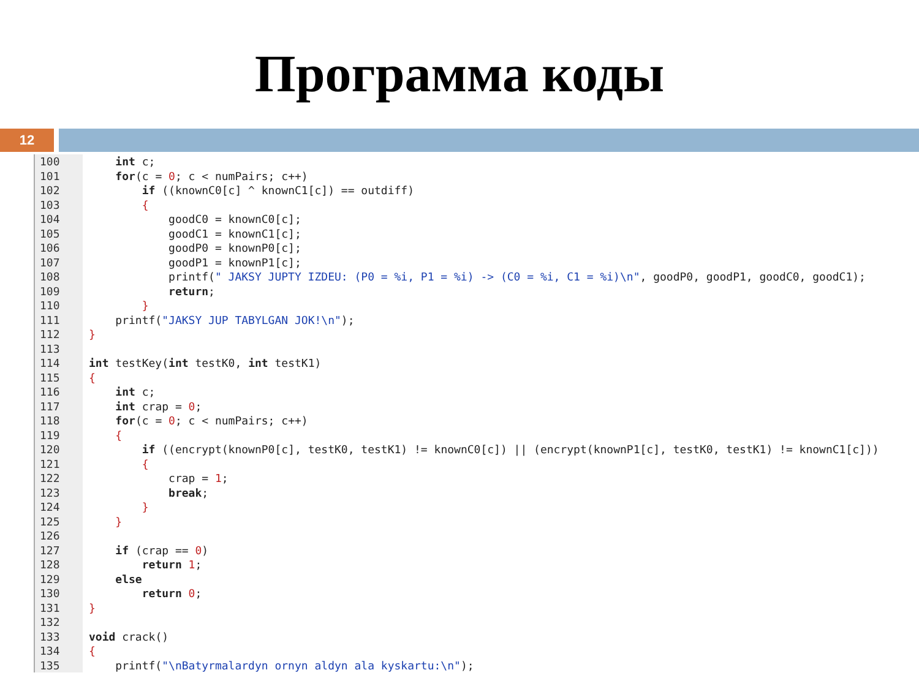Программа коды
12
100    int c;
101    for(c = 0; c < numPairs; c++)
102        if ((knownC0[c] ^ knownC1[c]) == outdiff)
103        {
104            goodC0 = knownC0[c];
105            goodC1 = knownC1[c];
106            goodP0 = knownP0[c];
107            goodP1 = knownP1[c];
108            printf(" JAKSY JUPTY IZDEU: (P0 = %i, P1 = %i) -> (C0 = %i, C1 = %i)\n", goodP0, goodP1, goodC0, goodC1);
109            return;
110        }
111    printf("JAKSY JUP TABYLGAN JOK!\n");
112}
113
114 int testKey(int testK0, int testK1)
115{
116    int c;
117    int crap = 0;
118    for(c = 0; c < numPairs; c++)
119    {
120        if ((encrypt(knownP0[c], testK0, testK1) != knownC0[c]) || (encrypt(knownP1[c], testK0, testK1) != knownC1[c]))
121        {
122            crap = 1;
123            break;
124        }
125    }
126
127    if (crap == 0)
128        return 1;
129    else
130        return 0;
131}
132
133 void crack()
134{
135    printf("\nBatyrmalardyn ornyn aldyn ala kyskartu:\n");